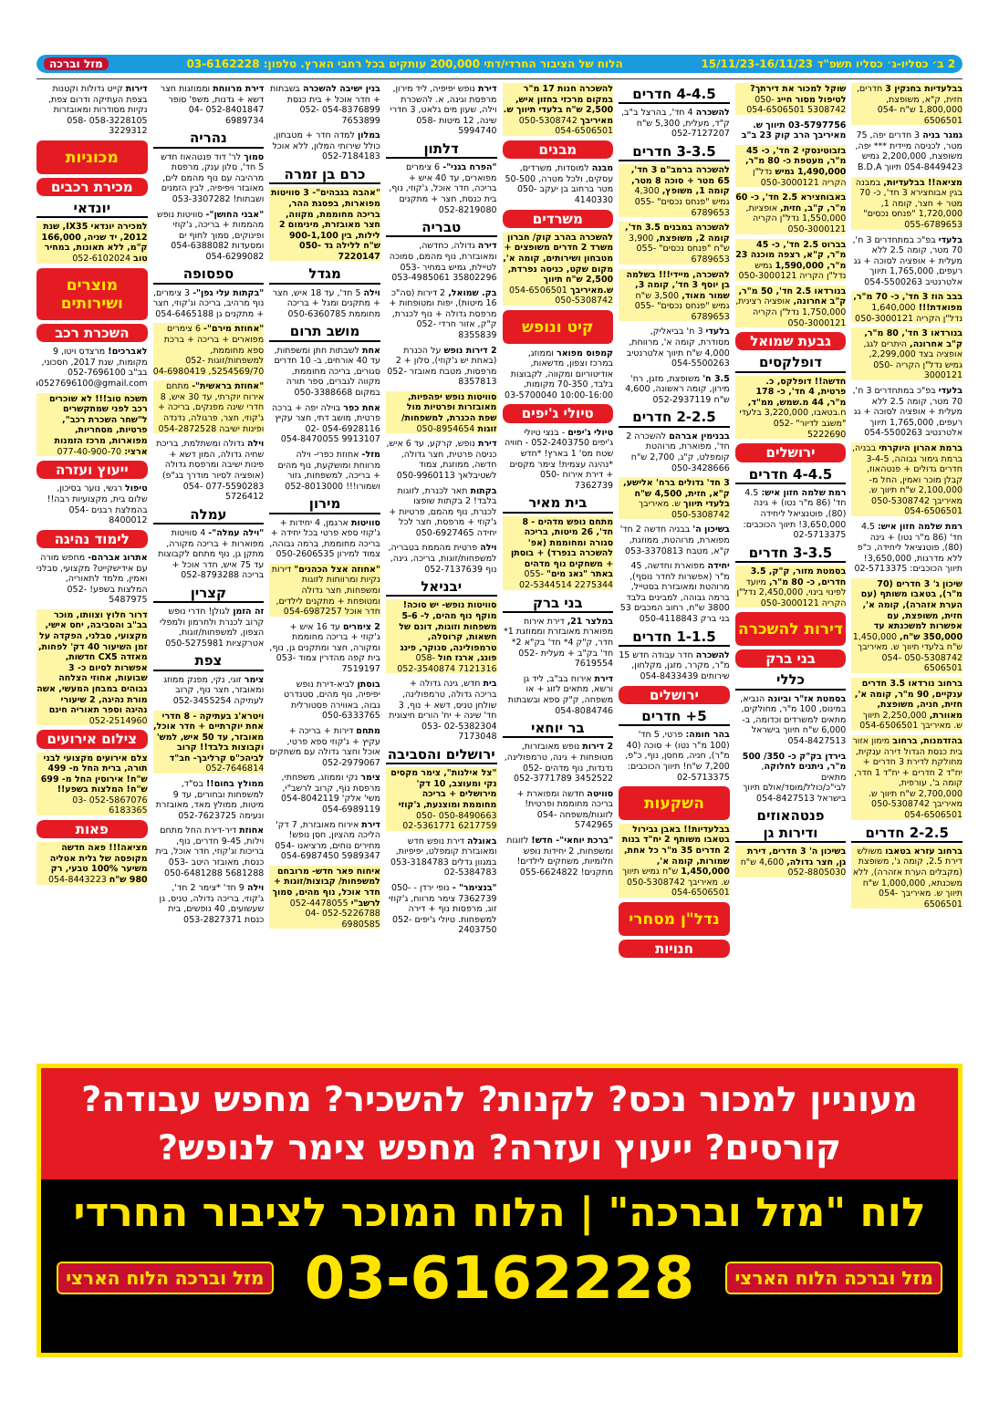2 ב׳ כסליו-ג׳ כסליו תשפ"ד 15/11/23-16/11/23 הלוח של הציבור החרדי/דתי 200,000 עותקים בכל רחבי הארץ. טלפון: 03-6162228 מזל וברכה
בבלעדיות בחנקין 3 חדרים, חזית, ק"א, משופצת, 1,800,000 ש"ח 054-6506501
גמגר בניה 3 חדרים יפה, 75 מטר, לכניסה מיידית *** יפה, משופצת, 2,200,000 גמיש 054-8449423 תיווך B.D.A
מציאה!! בבלעדיות, במבנה בגין אבוחצירא 3 חד', כ- 70 מטר + חצר, קומה 1, 1,720,000 "פנחס נכסים" 055-6789653
בלעדי בפ"כ במתחדרים 3 ח', 70 מטר, קומה 2.5 ללא מעלית + אופציה לסוכה + גג רעפים, 1,765,000 תיווך אלטרנטיב 054-5500263
בבב הוז 3 חד', כ- 70 מ"ר, מפואדת!!! 1,640,000 נדל"ן הקריה 050-3000121
בנורדאו 3 חד', 80 מ"ר, ק"ב אחרונה, היתרים לגג, אופציה בצד 2,299,000, גמיש נדל"ן הקריה 050-3000121
בלעדי בפ"כ במתחדרים 3 ח', 70 מטר, קומה 2.5 ללא מעלית + אופציה לסוכה + גג רעפים, 1,765,000 תיווך אלטרנטיב 054-5500263
ברמת אהרון היוקרתי בבניה, ברמת גימור גבוהה, 3-4-5 חדרים גדולים + פנטהאוז, קבלן מוכר ואמין, החל מ- 2,100,000 ש"ח תיווך ש. מאיריבך 050-5308742 054-6506501
רמת שלמה חזון איש: 4.5 חד' (86 מ"ר נטו) + גינה (80), פוטנציאל ליחידה, כ"פ ללא מדרגות, 3,650,000! תיווך הכוכבים: 02-5713375
שיכון ג' 3 חדרים (70 מ"ר), בטאבו משותף (עם הערת אזהרה), קומה א', חזית, משופצת, עם אפשרות למשכנתא עד 350,000 ש"ח, 1,450,000 ש"ח בלעדי תיווך ש. מאיריבך 050-5308742 054-6506501
ברחוב נורדאו 3.5 חדרים ענקיים, 90 מ"ר, קומה א', חזית, חניה, משופצת, מאוורת, 2,250,000 תיווך ש. מאיריבך 054-6506501
בהזדמנות, ברחוב מימון אזור בית כנסת הגדול דירה ענקית, מחולקת לדירת 3 חדרים + יח"ד 2 חדרים + יח"ד 1 חדר, קומה ב', עורפית, 2,700,000 ש"ח תיווך ש. מאיריבך 050-5308742 054-6506501
2-2.5 חדרים
ברחוב עזרא בטאבו משולש דירת 2.5, קומה ג', משופצת (מקבלים הערת אזהרה), ללא משכנתא, 1,000,000 ש"ח תיווך ש. מאיריבך 054-6506501
שוקל למכור את דירתך? לטיפול מסור חייג 050-5308742 054-6506501
03-5797756 תיווך ש. מאיריבך הרב קוק 23 ב"ב
בזבוטינסקי 2 חד', כ- 45 מ"ר, מעטפת כ- 80 מ"ר, 1,490,000 גמיש נדל"ן הקריה 050-3000121
באבוחצירא 2.5 חד', כ- 60 מ"ר, ק"ב, חזית, אופציות, 1,550,000 נדל"ן הקריה 050-3000121
בברוט 2.5 חד', כ- 45 מ"ר, ק"א, רצפה מוכנה 23 מ"ר, 1,590,000 גמיש נדל"ן הקריה 050-3000121
בנורדאו 2.5 חד', 50 מ"ר, ק"ב אחרונה, אופציה רצינית, 1,750,000 נדל"ן הקריה 050-3000121
גבעת שמואל
דופלקסים
חדשה!! דופלקס, כ. פרטית, 4 חד', כ- 178 מ"ר, 44 מ.שמש, ממ"ד, ח.בטאבו, 3,220,000 בלעדי "משגב לדיור" 052-5222690
ירושלים
4-4.5 חדרים
רמת שלמה חזון איש: 4.5 חד' (86 מ"ר נטו) + גינה (80), פוטנציאל ליחידה 3,650,000! תיווך הכוכבים: 02-5713375
3-3.5 חדרים
בסמטת מזור, ק"ק, 3.5 חדרים, כ- 80 מ"ר, מיועד לפינוי בינוי, 2,450,000 נדל"ן הקריה 050-3000121
דירות להשכרה
בני ברק
כללי
בסמטת אז"ר וביונה הנביא, במינוס, 100 מ"ר, מחולקים, מתאים למשרדים וכדומה, ב- 6,000 ש"ח תיווך בישראל 054-8427513
בירדן בק"ק כ- 350/ 500 מ"ר, ניתנים לחלוקה, מתאים לבי"כ/כולל/מוסד/אולם תיווך בישראל 054-8427513
פנטהאוזים ודירות גן
בשיכון ה' 3 חדרים, דירת גן, חצר גדולה, 4,600 ש"ח 052-8805030
4-4.5 חדרים
להשכרה 4 חד', בהרצל ב"ב, ק"ד, מעלית, 5,300 ש"ח 052-7127207
3-3.5 חדרים
להשכרה ברמב"ם 3 חד', 65 מטר + סוכה 8 מטר, קומה 1, משופץ, 4,300 גמיש "פנחס נכסים" 055-6789653
להשכרה במבנים 3.5 חד', קומה 2, משופצת, 3,900 ש"ח "פנחס נכסים" 055-6789653
להשכרה, מיידי!!! בשלמה בן יוסף 3 חד', קומה 3, שמור מאוד, 3,500 ש"ח גמיש "פנחס נכסים" 055-6789653
בלעדי 3 ח' בביאליק, מסודרת, קומה א', מרווחת, 4,000 ש"ח תיווך אלטרנטיב 054-5500263
3.5 ח' משופצת, מזגן, רח' מירון, קומה ראשונה, 4,600 ש"ח 052-2937119
2-2.5 חדרים
בבנימין אברהם להשכרה 2 חד', מפוארת, מרוהטת קומפלט, ק"ג, 2,700 ש"ח 050-3428666
3 חד' גדולים ברח' אלישע, ק"א, חזית, 4,500 ש"ח בלעדי תיווך ש. מאיריבך 050-5308742
בשיכון ה' בבניה חדשה 2 חד' מפוארת, מרוהטת, ממוזגת, ק"א, מטבח 053-3370813
יחידה מפוארת וחדשה, 45 מ"ר (אפשרות לחדר נוסף), מרוהטת ומאובזרת בסטייל, ברמה גבוהה, למבינים בלבד 3800 ש"ח, רחוב המכבים 53 בני ברק 050-4118843
1-1.5 חדרים
להשכרה חדר עבודה חדש 15 מ"ר, מקרר, מזגן, מקלחון, שירותים 054-8433439
ירושלים
5+ חדרים
בהר חומה: פרטי, 5 חד' (100 מ"ר נטו) + סוכה (40 מ"ר), חניה, מחסן, נוף, כ"פ, 7,200 ש"ח! תיווך הכוכבים: 02-5713375
השקעות
בבלעדיות!! באבן גבירול בטאבו משותף 2 יח"ד בנות 2 חדרים 35 מ"ר כל אחת, שמורות, קומה א', 1,450,000 ש"ח גמיש תיווך ש. מאיריבך 050-5308742 054-6506501
נדל"ן מסחרי
חנויות
להשכרה חנות 17 מ"ר במקום מרכזי בחזון איש, 2,500 ש"ח בלעדי תיווך ש. מאיריבך 050-5308742 054-6506501
מבנים
מבנה למוסדות, משרדים, עסקים, ולכל מטרה, 50-500 מטר ברחוב בן יעקב 050-4140330
משרדים
להשכרה בהרב קוק/ חברון משרד 2 חדרים משופצים + מטבחון ושירותים, קומה א', מקום שקט, כניסה נפרדת, 2,500 ש"ח תיווך ש.מאיריבך 054-6506501 050-5308742
קיט ונופש
קמפוס מפואר וממוזג, במרכז וצפון, מדשאות, אודיטוריום ומקווה, לקבוצות בלבד, 70-350 מקומות, 10:00-16:00 03-5700040
טיולי ג'יפים
טיולי ג'יפים - בנצי טיולי ג'יפים 052-2403750 - חוויה שטח מס' 1 בארץ! *חדש *נהיגה עצמית! צימר מקסים + דירת אירוח 050-7362739
בית מאיר
מתחם נופש מדהים - 8 חד', 26 מיטות, בריכה סגורה ומחוממת (אפ' להשכרה בנפרד) + בוסתן + משחקים נוף מדהים באתר "גאג מים" 055-2275344 02-5344514
בני ברק
במלצר 21, דירת אירוח מפוארת מאובזרת וממוזגת 1* חדר, ק"ק 4* חד' בק"א 2* חד' בק"ב + מעלית 052-7619554
דירת אירוח בב"ב, ליד גן ורשא, מתאים לזוג + או משפחה, ק"ק ספא ובשבתות 054-8084746
בר יוחאי
2 דירות נופש מאובזרות, מטופחות + גינה, טרמפולינה, נדנדות, נוף מדהים 052-3452522 052-3771789
סוויטה חדשה ומפוארת + בריכה מחוממת ופרטית! לזוגות/משפחה 054-5742965
"ברכת יוחאי"- חדש! לזוגות ומשפחות, 2 יחידות נופש חלומיות, משחקים לילדים! מתקנים! 055-6624822
דירת נופש יפיפיה, ליד מירון, מרפסת וגינה, א. להשכרת וילה, שעון מים גלאט, 3 חדרי שינה, 12 מיטות 058-5994740
דלתון
"הפרח בגני"- 6 צימרים מפוארים, עד 40 איש + בריכה, חדר אוכל, ג'קוזי, נוף, בית כנסת, חצר + מתקנים 052-8219080
טבריה
דירה גדולה, כחדשה, ומאובזרת, נוף מהמם, סמוכה לטיילת, גמיש במחיר 053-35802296 053-4985061
בק. שמואל, 2 דירות (סה"כ 16 מיטות), יפות ומטופחות + מרפסת גדולה + נוף לכנרת, ק"ק, אזור חרדי 052-8355839
2 דירות נופש על הכנרת (באחת יש ג'קוזי), סלון + 2 מרפסות, מטבח מאובזר 052-8357813
סוויטות נופש יפהפיות, מאובזרות ופרטיות מול שפת הכנרת, למשפחות/ זוגות 050-8954654
דירת נופש, קרקע, עד 6 איש, כניסה פרטית, חצר גדולה, חדשה, ממוזגת, צמוד לשטיבלאך 050-9960113
בקתות תאר לכנרת, לזוגות בלבד! 2 בקתות שופצו לכנרת, נוף מהמם, פרטיות + ג'קוזי + מרפסת, חצר לכל יחידה 050-6927465
וילה פרטית מהממת בטבריה, למשפחות/זוגות, בריכה, גינה, נוף 052-7137639
יבניאל
סוויטות נופש- יש סוכה! מוקף נוף מהים, ל- 5-6 משפחות וזוגות, דונם של חשאות, קרוסלה, טרמפולינה, סנוקר, פינג פונג, ארגז חול 058-7121316 052-3540874
בית חדש, גינה גדולה + בריכה גדולה, טרמפולינה, שולחן טניס, דשא + נוף, 3 חד' שינה + יח' הורים חיצונית 02-5382304 053-7173048
ירושלים והסביבה
"צל אילנות", צימר מקסים נקי ומעוצב, 10 דק' מירושלים + בריכה מחוממת ומוצנעת, ג'קוזי 050-8490663 050-6217759 02-5361771
באוגלה דירת נופש חדש ומאובזרת קומפלט, יפיפיות, במגוון גדלים 053-3184783 02-5384783
"בנצימר" - נופי ירדן - 050-7362739 צימר מרווח, ג'קוזי זוג, מרפסות נוף + דירה למשפחות. טיולי ג'יפים 052-2403750
בנין ישיבה להשכרה בשבתות + חדר אוכל + בית כנסת 054-8376899 052-7653899
במלון למדה חדר + מטבחון, כולל שירותי המלון, ללא אוכל 052-7184183
כרם בן זמרה
"אהבה בגבהים"- 3 סוויטות מפוארות, בפסגת ההר, בריכה מחוממת, מקווה, חצר מאובזרת, מינימום 2 לילות, בין 900-1,100 ש"ח ללילה גד 050-7220147
מגדל
וילה 5 חד', עד 18 איש, חצר + מתקנים ומגל + בריכה מחוממת 050-6360785
מושב תרום
אחת לשבתות חתן ומשפחות, עד 40 אורחים, ב- 10 חדרים סגורים, בריכה מחוממת, מקווה לגברים, ספר תורה במקום 050-3388668
אחת כפר בוילה יפה + ברכה פרטית, מושב דתי, חצר עקיץ 054-6928116 02-9913107 054-8470055
מזל- אחוזת כפרי- וילה מרווחת ומושקעת, נוף מהים + בריכה, למשפחות, גזור ושמורו!!! 052-8013000
מירון
סוויטות ארגמן, 4 יחידות + ג'קוזי ספא פרטי בכל יחידה + בריכה מחוממת, ברמה גבוהה, צמוד למירון 050-2606535
"אחוזה אצל הכהנים" דירות נקיות ומרווחות לזוגות ומשפחות, חצר גדולה ומטופחת + מתקנים לילדים, חדר אוכל 054-6987257
2 צימרים עד 16 איש + ג'קוזי + בריכה מחוממת ומקורה, חצר ומתקנים גן, נוף, בית קפה מהדרין צמוד 053-7519197
בוסתן לביא-דירת נופש יפיפיה, נוף מהים, סטנדרט גבוה, באווירה פסטורלית 050-6333765
מתחם דירות + בריכה + עקיץ + ג'קוזי ספא פרטי, אוכל וחצר גדולה עם משחקים 052-2979067
צימר נקי וממוזג, משפחתי, מרפסת נוף, קרוב לרשב"י, משי' אלק' 054-8042119 054-6989119
דירת אירוח מאובזרת, 7 דק' הליכה מהציון, חסן נופש! מחירים נוחים, מרציאנו 054-5989347 054-6987450
איחוח פאר חדש- מרובחם למשפחות/ קבוצות/זוגות + חדר אוכל, נוף מהים, סמוך לרשב"י 052-4478055 052-5226788 04-6980585
דירת מרווחת וממוזגות חצר דשא + גדנות, משפ' סופר 052-8401847 04-6989734
נהריה
סמוך לר' דוד פנטהאוז חדש 5 חד', סלון ענק, מרפסת מרהיבה עם נוף מהמם לים, מאובזר ויפיפיה, לבין הזמנים ושבתות! 053-3307282
"אבני החושן"- סוויטות נופש מהממות + בריכה, ג'קוזי ופינוקים, סמוך לחוף ים ומסעדות 054-6388082 054-6299082
ספסופה
"בקתות עלי גפן"- 3 צימרים, נוף מרהיב, בריכה וג'קוזי, חצר + מתקנים גן 054-6465188
"אחוזת מירם"- 6 צימרים מפוארים + בריכה + ברכת ספא מחוממת, למשפחות/זוגות 052-5254569/70, 04-6980419
"אחוזת בראשית"- מתחם אירוח יוקרתי, עד 30 איש, 8 חדרי שינה מפנקים, בריכה + ג'קוזי, חצר, פרגולה, נדנדה ופינות ישיבה 054-2872528
וילה גדולה ומשתלמת, בריכת שחיה גדולה, המון דשא + פינות ישיבה ומרפסת גדולה (אופציה לסיור מודרך בג"פ) 077-5590283 054-5726412
עמלה
"וילה עמלה"- 4 סוויטות מפוארות + בריכה מקורה, מתקן גן, נוף מתחם לקבוצות עד 75 איש, חדר אוכל + בריכה 052-8793288
קצרין
זה הזמן לגולן! חדרי נופש קרוב לכנרת ולחרמון ולמפלי הצפון, למשפחות/זוגות, אטרקציות 050-5275981
צפת
צימר זוגי, נקי, מפנק ממוזג ומאובזר, חצר נוף, קרוב לעתיקה 052-3455254
ויטרא'ג בעתיקה - 8 חדרי אחת יוקרתיים + חדר אוכל, מאובזר, עד 50 איש, למש' וקבוצות בלבד!! קרוב לביהכ"ס קרליבך- חב"ד 052-7646814
ממולץ בחום!! בס"ד, למשפחות ובחורים, עד 9 מיטות, ממולץ מאד, מאובזרת ונעימה 052-7623725
אחוזת דיר-דירת החל מתחם וילות, 9-45 חדרים, נוף, בריכות וג'קוזי, חדר אוכל, בית כנסת, מאובזר היטב 053-5681288 050-6481288
וילה 9 חד' *צימר 2 חד', ג'קוזי, בריכה גדולה, טניס, גן שעשועים, 40 נופשים, בית כנסת 053-2827371
דירות קייט גדולות וקטנות בצפת העתיקה ודרום צפת, נקיות מסודרות ומאובזרות 058-3228105 058-3229312
מכוניות
מכירת רכבים
יונדאי
למכירה יונדאי IX35, שנת 2012, יד שניה, 166,000 ק"מ, ללא תאונות, במחיר טוב 052-6102024
מוצרים ושירותים
השכרת רכב
לאברכים! מרצדס ויטו, 9 מקומות, שנת 2017, חסכוני, בב"ב 052-7696100 a0527696100@gmail.com
תשכח טוב!!! לא שוכרים רכב לפני שמתקשרים ל"שחר השכרת רכב", פרטיות, מסחריות, מפוארות, מרכז הזמנות ארצי: 077-40-900-70
ייעוץ ועזרה
טיפול רגשי, נוער בסיכון, שלום בית, מקצועיות רבה!! בהמלצת רבנים 054-8400012
לימוד נהיגה
אתרוג אברהם- מחפש מורה עם אידישקייט? מקצועי, סבלני ואמין, מלמד לתאוריה, המלצות בשפע! 052-5487975
דרור חלוץ וצוותו, מוכר בב"ב והסביבה, יחס אישי, מקצועי, סבלני, הפקדה על זמן השיעור 40 דק' לפחות, מאזדה CX5 חדשות, אפשרות לסיום כ- 3 שבועות, אחוזי הצלחה גבוהים במבחן המעשי, אשה מורת נהיגה, 2 שיעורי נהיגה וספר תאוריה חינם 052-2514960
צילום אירועים
צלם אירועים מקצועי לבני תורה, ברית החל מ- 499 ש"ח! אירוסין החל מ- 699 ש"ח! המלצות בשפע!! 052-5867076 03-6183365
פאות
מציאה!!! פאה חדשה מקופסה של גלית אטליה משיער 100% טבעי, רק 980 ש"ח 054-8443223
מעוניין למכור נכס? לקנות? להשכיר? מחפש עבודה?
קורסים? ייעוץ ועזרה? מחפש צימר לנופש?
לוח "מזל וברכה" | הלוח המוכר לציבור החרדי
מזל וברכה הלוח הארצי 03-6162228 מזל וברכה הלוח הארצי